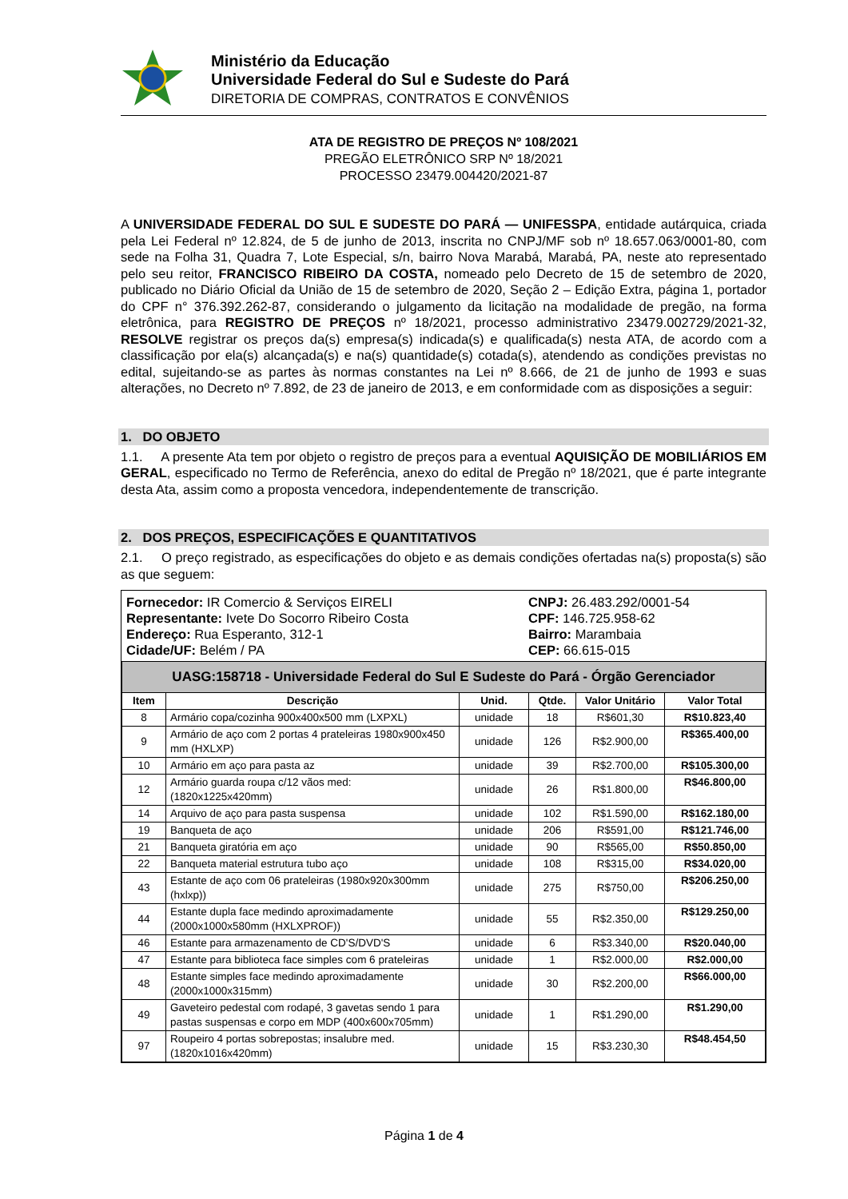Ministério da Educação
Universidade Federal do Sul e Sudeste do Pará
DIRETORIA DE COMPRAS, CONTRATOS E CONVÊNIOS
ATA DE REGISTRO DE PREÇOS Nº 108/2021
PREGÃO ELETRÔNICO SRP Nº 18/2021
PROCESSO 23479.004420/2021-87
A UNIVERSIDADE FEDERAL DO SUL E SUDESTE DO PARÁ — UNIFESSPA, entidade autárquica, criada pela Lei Federal nº 12.824, de 5 de junho de 2013, inscrita no CNPJ/MF sob nº 18.657.063/0001-80, com sede na Folha 31, Quadra 7, Lote Especial, s/n, bairro Nova Marabá, Marabá, PA, neste ato representado pelo seu reitor, FRANCISCO RIBEIRO DA COSTA, nomeado pelo Decreto de 15 de setembro de 2020, publicado no Diário Oficial da União de 15 de setembro de 2020, Seção 2 – Edição Extra, página 1, portador do CPF n° 376.392.262-87, considerando o julgamento da licitação na modalidade de pregão, na forma eletrônica, para REGISTRO DE PREÇOS nº 18/2021, processo administrativo 23479.002729/2021-32, RESOLVE registrar os preços da(s) empresa(s) indicada(s) e qualificada(s) nesta ATA, de acordo com a classificação por ela(s) alcançada(s) e na(s) quantidade(s) cotada(s), atendendo as condições previstas no edital, sujeitando-se as partes às normas constantes na Lei nº 8.666, de 21 de junho de 1993 e suas alterações, no Decreto nº 7.892, de 23 de janeiro de 2013, e em conformidade com as disposições a seguir:
1. DO OBJETO
1.1. A presente Ata tem por objeto o registro de preços para a eventual AQUISIÇÃO DE MOBILIÁRIOS EM GERAL, especificado no Termo de Referência, anexo do edital de Pregão nº 18/2021, que é parte integrante desta Ata, assim como a proposta vencedora, independentemente de transcrição.
2. DOS PREÇOS, ESPECIFICAÇÕES E QUANTITATIVOS
2.1. O preço registrado, as especificações do objeto e as demais condições ofertadas na(s) proposta(s) são as que seguem:
Fornecedor: IR Comercio & Serviços EIRELI
Representante: Ivete Do Socorro Ribeiro Costa
Endereço: Rua Esperanto, 312-1
Cidade/UF: Belém / PA
CNPJ: 26.483.292/0001-54
CPF: 146.725.958-62
Bairro: Marambaia
CEP: 66.615-015
| UASG:158718 - Universidade Federal do Sul E Sudeste do Pará - Órgão Gerenciador | | | | | |
| Item | Descrição | Unid. | Qtde. | Valor Unitário | Valor Total |
| 8 | Armário copa/cozinha 900x400x500 mm (LXPXL) | unidade | 18 | R$601,30 | R$10.823,40 |
| 9 | Armário de aço com 2 portas 4 prateleiras 1980x900x450 mm (HXLXP) | unidade | 126 | R$2.900,00 | R$365.400,00 |
| 10 | Armário em aço para pasta az | unidade | 39 | R$2.700,00 | R$105.300,00 |
| 12 | Armário guarda roupa c/12 vãos med: (1820x1225x420mm) | unidade | 26 | R$1.800,00 | R$46.800,00 |
| 14 | Arquivo de aço para pasta suspensa | unidade | 102 | R$1.590,00 | R$162.180,00 |
| 19 | Banqueta de aço | unidade | 206 | R$591,00 | R$121.746,00 |
| 21 | Banqueta giratória em aço | unidade | 90 | R$565,00 | R$50.850,00 |
| 22 | Banqueta material estrutura tubo aço | unidade | 108 | R$315,00 | R$34.020,00 |
| 43 | Estante de aço com 06 prateleiras (1980x920x300mm (hxlxp)) | unidade | 275 | R$750,00 | R$206.250,00 |
| 44 | Estante dupla face medindo aproximadamente (2000x1000x580mm (HXLXPROF)) | unidade | 55 | R$2.350,00 | R$129.250,00 |
| 46 | Estante para armazenamento de CD'S/DVD'S | unidade | 6 | R$3.340,00 | R$20.040,00 |
| 47 | Estante para biblioteca face simples com 6 prateleiras | unidade | 1 | R$2.000,00 | R$2.000,00 |
| 48 | Estante simples face medindo aproximadamente (2000x1000x315mm) | unidade | 30 | R$2.200,00 | R$66.000,00 |
| 49 | Gaveteiro pedestal com rodapé, 3 gavetas sendo 1 para pastas suspensas e corpo em MDP (400x600x705mm) | unidade | 1 | R$1.290,00 | R$1.290,00 |
| 97 | Roupeiro 4 portas sobrepostas; insalubre med. (1820x1016x420mm) | unidade | 15 | R$3.230,30 | R$48.454,50 |
Página 1 de 4